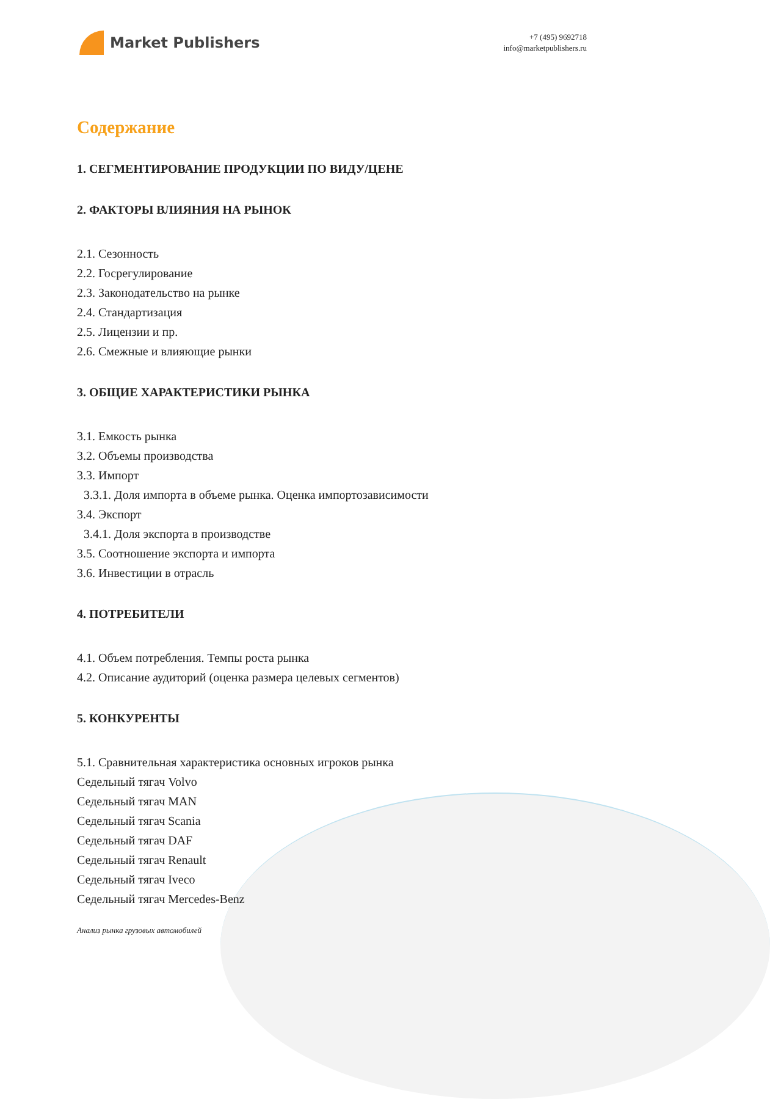Market Publishers
+7 (495) 9692718
info@marketpublishers.ru
Содержание
1. СЕГМЕНТИРОВАНИЕ ПРОДУКЦИИ ПО ВИДУ/ЦЕНЕ
2. ФАКТОРЫ ВЛИЯНИЯ НА РЫНОК
2.1. Сезонность
2.2. Госрегулирование
2.3. Законодательство на рынке
2.4. Стандартизация
2.5. Лицензии и пр.
2.6. Смежные и влияющие рынки
3. ОБЩИЕ ХАРАКТЕРИСТИКИ РЫНКА
3.1. Емкость рынка
3.2. Объемы производства
3.3. Импорт
3.3.1. Доля импорта в объеме рынка. Оценка импортозависимости
3.4. Экспорт
3.4.1. Доля экспорта в производстве
3.5. Соотношение экспорта и импорта
3.6. Инвестиции в отрасль
4. ПОТРЕБИТЕЛИ
4.1. Объем потребления. Темпы роста рынка
4.2. Описание аудиторий (оценка размера целевых сегментов)
5. КОНКУРЕНТЫ
5.1. Сравнительная характеристика основных игроков рынка
Седельный тягач Volvo
Седельный тягач MAN
Седельный тягач Scania
Седельный тягач DAF
Седельный тягач Renault
Седельный тягач Iveco
Седельный тягач Mercedes-Benz
Анализ рынка грузовых автомобилей